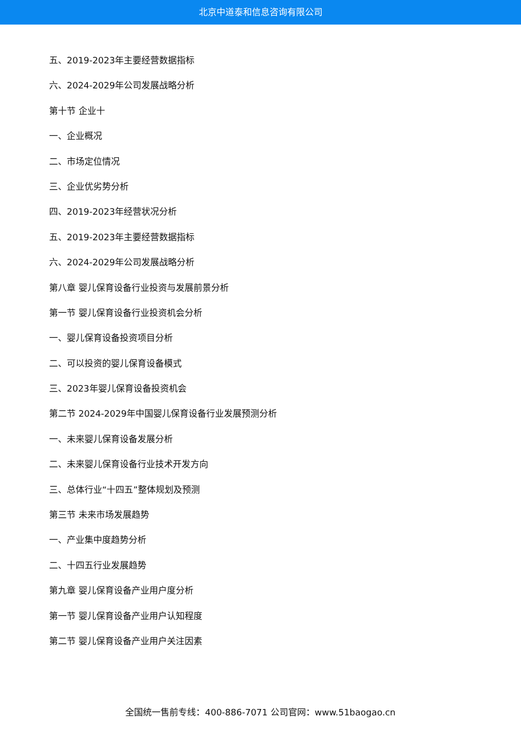北京中道泰和信息咨询有限公司
五、2019-2023年主要经营数据指标
六、2024-2029年公司发展战略分析
第十节 企业十
一、企业概况
二、市场定位情况
三、企业优劣势分析
四、2019-2023年经营状况分析
五、2019-2023年主要经营数据指标
六、2024-2029年公司发展战略分析
第八章 婴儿保育设备行业投资与发展前景分析
第一节 婴儿保育设备行业投资机会分析
一、婴儿保育设备投资项目分析
二、可以投资的婴儿保育设备模式
三、2023年婴儿保育设备投资机会
第二节 2024-2029年中国婴儿保育设备行业发展预测分析
一、未来婴儿保育设备发展分析
二、未来婴儿保育设备行业技术开发方向
三、总体行业“十四五”整体规划及预测
第三节 未来市场发展趋势
一、产业集中度趋势分析
二、十四五行业发展趋势
第九章 婴儿保育设备产业用户度分析
第一节 婴儿保育设备产业用户认知程度
第二节 婴儿保育设备产业用户关注因素
全国统一售前专线：400-886-7071 公司官网：www.51baogao.cn